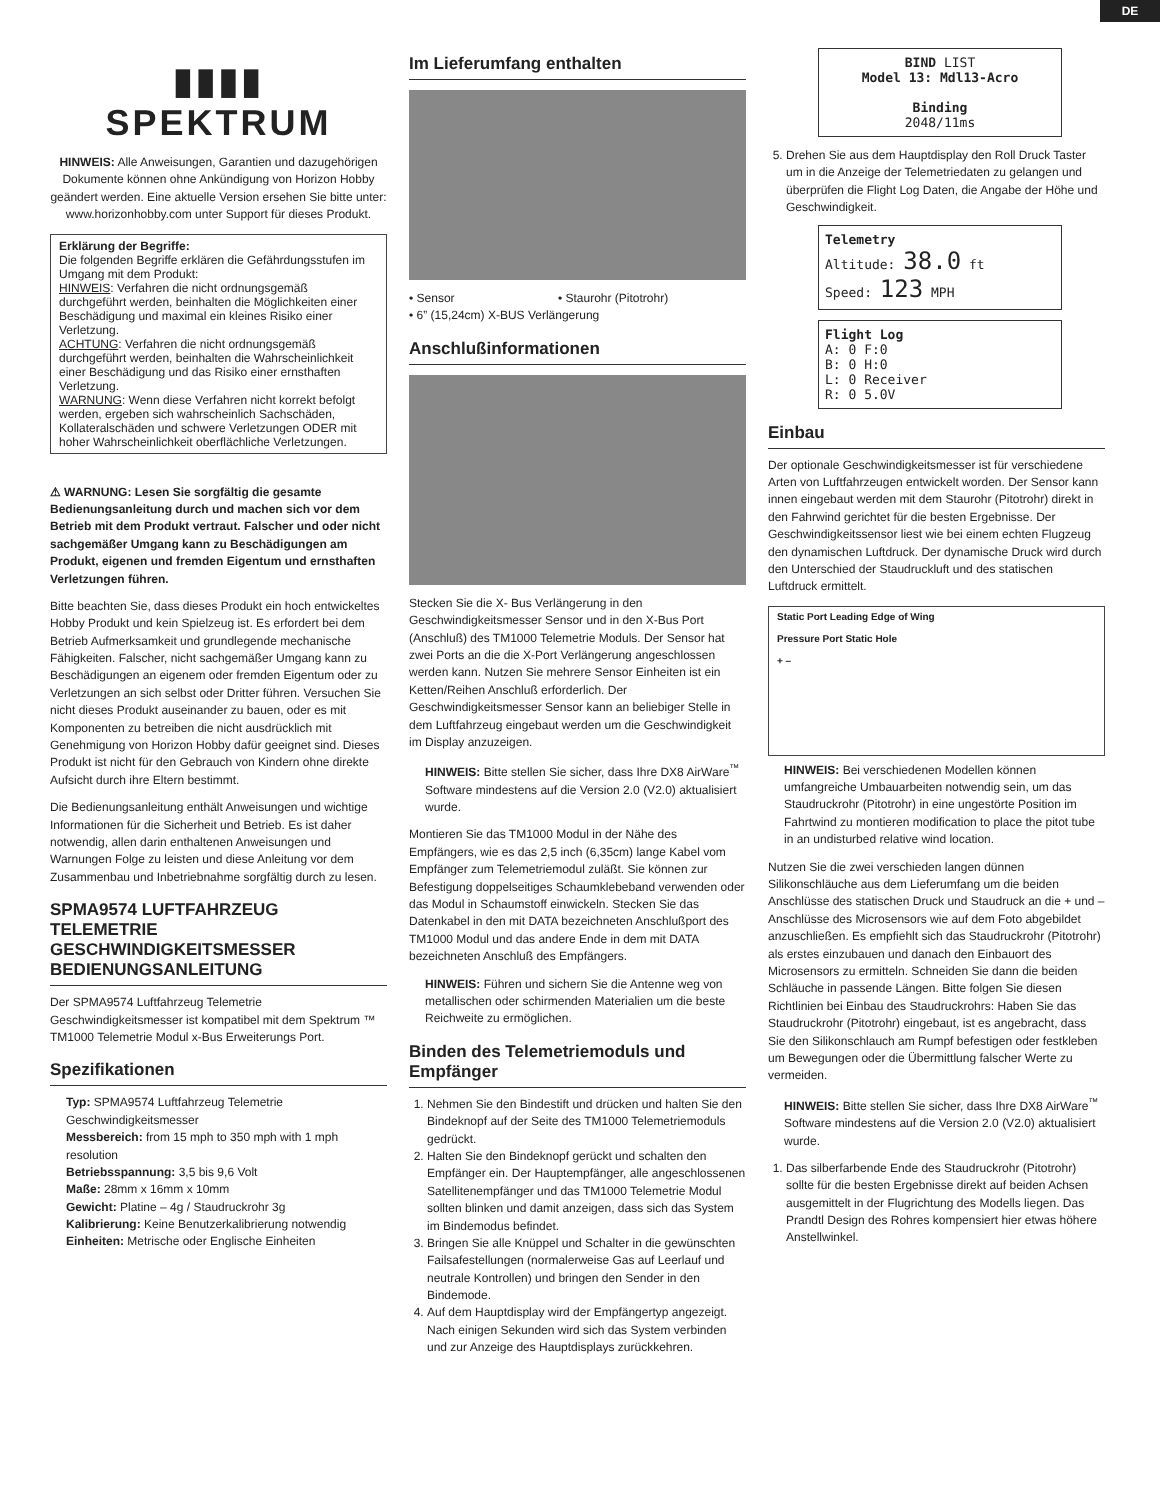DE
▮▮▮▮
SPEKTRUM
HINWEIS: Alle Anweisungen, Garantien und dazugehörigen Dokumente können ohne Ankündigung von Horizon Hobby geändert werden. Eine aktuelle Version ersehen Sie bitte unter: www.horizonhobby.com unter Support für dieses Produkt.
Erklärung der Begriffe:
Die folgenden Begriffe erklären die Gefährdungsstufen im Umgang mit dem Produkt:
HINWEIS: Verfahren die nicht ordnungsgemäß durchgeführt werden, beinhalten die Möglichkeiten einer Beschädigung und maximal ein kleines Risiko einer Verletzung.
ACHTUNG: Verfahren die nicht ordnungsgemäß durchgeführt werden, beinhalten die Wahrscheinlichkeit einer Beschädigung und das Risiko einer ernsthaften Verletzung.
WARNUNG: Wenn diese Verfahren nicht korrekt befolgt werden, ergeben sich wahrscheinlich Sachschäden, Kollateralschäden und schwere Verletzungen ODER mit hoher Wahrscheinlichkeit oberflächliche Verletzungen.
⚠ WARNUNG: Lesen Sie sorgfältig die gesamte Bedienungsanleitung durch und machen sich vor dem Betrieb mit dem Produkt vertraut. Falscher und oder nicht sachgemäßer Umgang kann zu Beschädigungen am Produkt, eigenen und fremden Eigentum und ernsthaften Verletzungen führen.
Bitte beachten Sie, dass dieses Produkt ein hoch entwickeltes Hobby Produkt und kein Spielzeug ist. Es erfordert bei dem Betrieb Aufmerksamkeit und grundlegende mechanische Fähigkeiten. Falscher, nicht sachgemäßer Umgang kann zu Beschädigungen an eigenem oder fremden Eigentum oder zu Verletzungen an sich selbst oder Dritter führen. Versuchen Sie nicht dieses Produkt auseinander zu bauen, oder es mit Komponenten zu betreiben die nicht ausdrücklich mit Genehmigung von Horizon Hobby dafür geeignet sind. Dieses Produkt ist nicht für den Gebrauch von Kindern ohne direkte Aufsicht durch ihre Eltern bestimmt.
Die Bedienungsanleitung enthält Anweisungen und wichtige Informationen für die Sicherheit und Betrieb. Es ist daher notwendig, allen darin enthaltenen Anweisungen und Warnungen Folge zu leisten und diese Anleitung vor dem Zusammenbau und Inbetriebnahme sorgfältig durch zu lesen.
SPMA9574 LUFTFAHRZEUG TELEMETRIE GESCHWINDIGKEITSMESSER BEDIENUNGSANLEITUNG
Der SPMA9574 Luftfahrzeug Telemetrie Geschwindigkeitsmesser ist kompatibel mit dem Spektrum ™ TM1000 Telemetrie Modul x-Bus Erweiterungs Port.
Spezifikationen
Typ: SPMA9574 Luftfahrzeug Telemetrie Geschwindigkeitsmesser
Messbereich: from 15 mph to 350 mph with 1 mph resolution
Betriebsspannung: 3,5 bis 9,6 Volt
Maße: 28mm x 16mm x 10mm
Gewicht: Platine – 4g / Staudruckrohr 3g
Kalibrierung: Keine Benutzerkalibrierung notwendig
Einheiten: Metrische oder Englische Einheiten
Im Lieferumfang enthalten
• Sensor • Staurohr (Pitotrohr)
• 6” (15,24cm) X-BUS Verlängerung
Anschlußinformationen
Stecken Sie die X- Bus Verlängerung in den Geschwindigkeitsmesser Sensor und in den X-Bus Port (Anschluß) des TM1000 Telemetrie Moduls. Der Sensor hat zwei Ports an die die X-Port Verlängerung angeschlossen werden kann. Nutzen Sie mehrere Sensor Einheiten ist ein Ketten/Reihen Anschluß erforderlich. Der Geschwindigkeitsmesser Sensor kann an beliebiger Stelle in dem Luftfahrzeug eingebaut werden um die Geschwindigkeit im Display anzuzeigen.
HINWEIS: Bitte stellen Sie sicher, dass Ihre DX8 AirWare<sup>™</sup> Software mindestens auf die Version 2.0 (V2.0) aktualisiert wurde.
Montieren Sie das TM1000 Modul in der Nähe des Empfängers, wie es das 2,5 inch (6,35cm) lange Kabel vom Empfänger zum Telemetriemodul zuläßt. Sie können zur Befestigung doppelseitiges Schaumklebeband verwenden oder das Modul in Schaumstoff einwickeln. Stecken Sie das Datenkabel in den mit DATA bezeichneten Anschlußport des TM1000 Modul und das andere Ende in dem mit DATA bezeichneten Anschluß des Empfängers.
HINWEIS: Führen und sichern Sie die Antenne weg von metallischen oder schirmenden Materialien um die beste Reichweite zu ermöglichen.
Binden des Telemetriemoduls und Empfänger
1. Nehmen Sie den Bindestift und drücken und halten Sie den Bindeknopf auf der Seite des TM1000 Telemetriemoduls gedrückt.
2. Halten Sie den Bindeknopf gerückt und schalten den Empfänger ein. Der Hauptempfänger, alle angeschlossenen Satellitenempfänger und das TM1000 Telemetrie Modul sollten blinken und damit anzeigen, dass sich das System im Bindemodus befindet.
3. Bringen Sie alle Knüppel und Schalter in die gewünschten Failsafestellungen (normalerweise Gas auf Leerlauf und neutrale Kontrollen) und bringen den Sender in den Bindemode.
4. Auf dem Hauptdisplay wird der Empfängertyp angezeigt. Nach einigen Sekunden wird sich das System verbinden und zur Anzeige des Hauptdisplays zurückkehren.
BIND LIST
Model 13: Mdl13-Acro
Binding
2048/11ms
5. Drehen Sie aus dem Hauptdisplay den Roll Druck Taster um in die Anzeige der Telemetriedaten zu gelangen und überprüfen die Flight Log Daten, die Angabe der Höhe und Geschwindigkeit.
Telemetry
Altitude: 38.0 ft
Speed: 123 MPH
Flight Log
A: 0 F:0
B: 0 H:0
L: 0 Receiver
R: 0 5.0V
Einbau
Der optionale Geschwindigkeitsmesser ist für verschiedene Arten von Luftfahrzeugen entwickelt worden. Der Sensor kann innen eingebaut werden mit dem Staurohr (Pitotrohr) direkt in den Fahrwind gerichtet für die besten Ergebnisse. Der Geschwindigkeitssensor liest wie bei einem echten Flugzeug den dynamischen Luftdruck. Der dynamische Druck wird durch den Unterschied der Staudruckluft und des statischen Luftdruck ermittelt.
Static Port Leading Edge of Wing
Pressure Port Static Hole
+ –
HINWEIS: Bei verschiedenen Modellen können umfangreiche Umbauarbeiten notwendig sein, um das Staudruckrohr (Pitotrohr) in eine ungestörte Position im Fahrtwind zu montieren modification to place the pitot tube in an undisturbed relative wind location.
Nutzen Sie die zwei verschieden langen dünnen Silikonschläuche aus dem Lieferumfang um die beiden Anschlüsse des statischen Druck und Staudruck an die + und – Anschlüsse des Microsensors wie auf dem Foto abgebildet anzuschließen. Es empfiehlt sich das Staudruckrohr (Pitotrohr) als erstes einzubauen und danach den Einbauort des Microsensors zu ermitteln. Schneiden Sie dann die beiden Schläuche in passende Längen. Bitte folgen Sie diesen Richtlinien bei Einbau des Staudruckrohrs: Haben Sie das Staudruckrohr (Pitotrohr) eingebaut, ist es angebracht, dass Sie den Silikonschlauch am Rumpf befestigen oder festkleben um Bewegungen oder die Übermittlung falscher Werte zu vermeiden.
HINWEIS: Bitte stellen Sie sicher, dass Ihre DX8 AirWare<sup>™</sup> Software mindestens auf die Version 2.0 (V2.0) aktualisiert wurde.
1. Das silberfarbende Ende des Staudruckrohr (Pitotrohr) sollte für die besten Ergebnisse direkt auf beiden Achsen ausgemittelt in der Flugrichtung des Modells liegen. Das Prandtl Design des Rohres kompensiert hier etwas höhere Anstellwinkel.